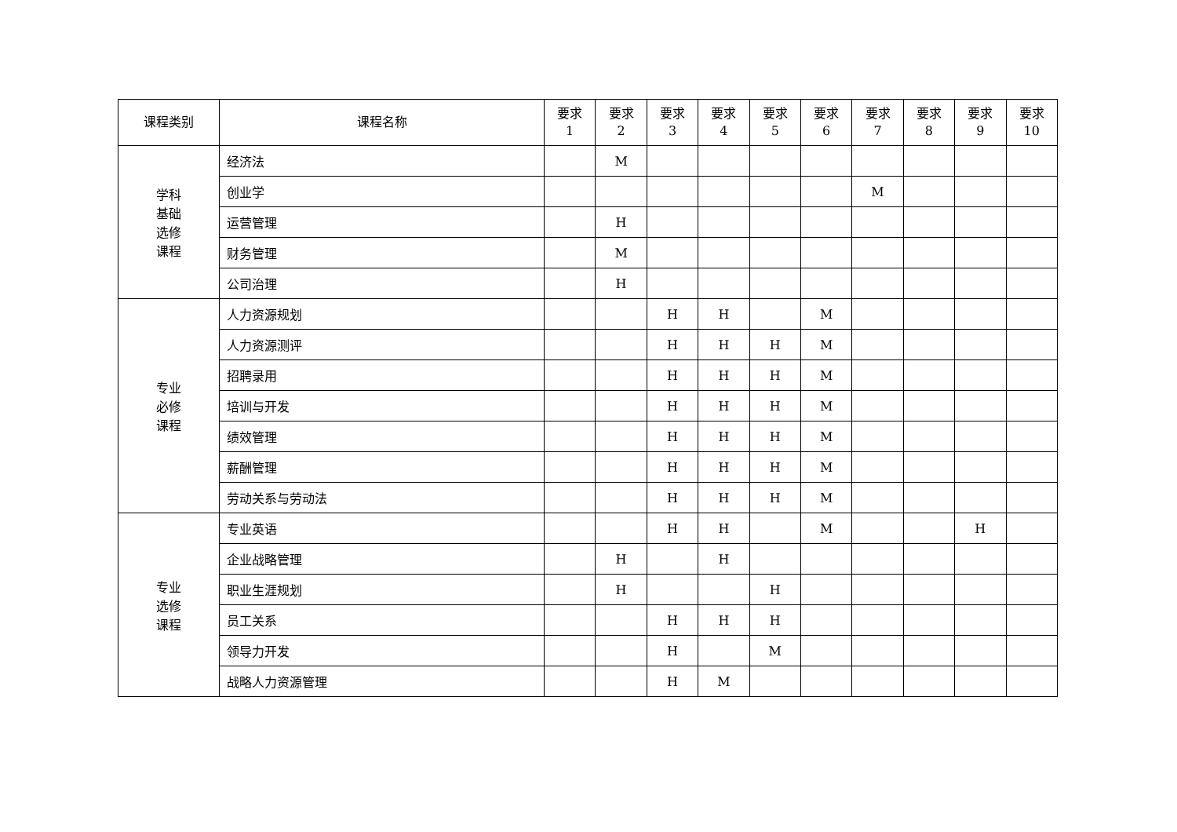| 课程类别 | 课程名称 | 要求 1 | 要求 2 | 要求 3 | 要求 4 | 要求 5 | 要求 6 | 要求 7 | 要求 8 | 要求 9 | 要求 10 |
| --- | --- | --- | --- | --- | --- | --- | --- | --- | --- | --- | --- |
| 学科 基础 选修 课程 | 经济法 | | M | | | | | | | | |
| | 创业学 | | | | | | | M | | | |
| | 运营管理 | | H | | | | | | | | |
| | 财务管理 | | M | | | | | | | | |
| | 公司治理 | | H | | | | | | | | |
| 专业 必修 课程 | 人力资源规划 | | | H | H | | M | | | | |
| | 人力资源测评 | | | H | H | H | M | | | | |
| | 招聘录用 | | | H | H | H | M | | | | |
| | 培训与开发 | | | H | H | H | M | | | | |
| | 绩效管理 | | | H | H | H | M | | | | |
| | 薪酬管理 | | | H | H | H | M | | | | |
| | 劳动关系与劳动法 | | | H | H | H | M | | | | |
| 专业 选修 课程 | 专业英语 | | | H | H | | M | | | H | |
| | 企业战略管理 | | H | | H | | | | | | |
| | 职业生涯规划 | | H | | | H | | | | | |
| | 员工关系 | | | H | H | H | | | | | |
| | 领导力开发 | | | H | | M | | | | | |
| | 战略人力资源管理 | | | H | M | | | | | | |